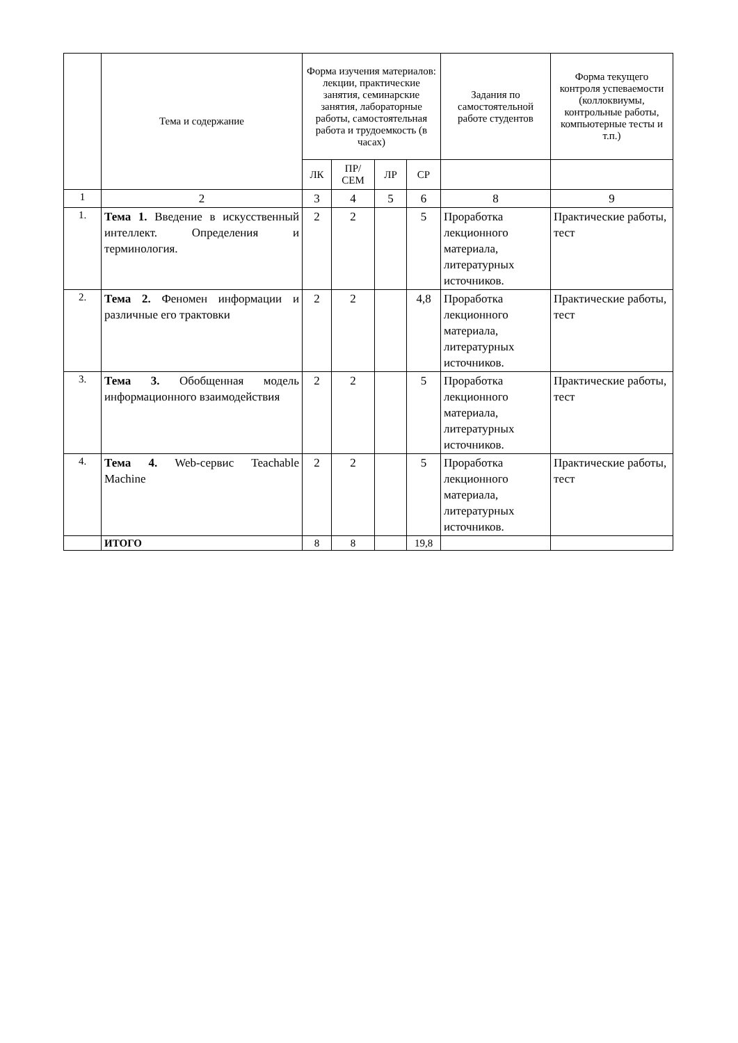| | Тема и содержание | Форма изучения материалов: лекции, практические занятия, семинарские занятия, лабораторные работы, самостоятельная работа и трудоемкость (в часах) | | | | Задания по самостоятельной работе студентов | Форма текущего контроля успеваемости (коллоквиумы, контрольные работы, компьютерные тесты и т.п.) |
| --- | --- | --- | --- | --- | --- | --- | --- |
| | | ЛК | ПР/ СЕМ | ЛР | СР | | |
| 1 | 2 | 3 | 4 | 5 | 6 | 8 | 9 |
| 1. | Тема 1. Введение в искусственный интеллект. Определения и терминология. | 2 | 2 | | 5 | Проработка лекционного материала, литературных источников. | Практические работы, тест |
| 2. | Тема 2. Феномен информации и различные его трактовки | 2 | 2 | | 4,8 | Проработка лекционного материала, литературных источников. | Практические работы, тест |
| 3. | Тема 3. Обобщенная модель информационного взаимодействия | 2 | 2 | | 5 | Проработка лекционного материала, литературных источников. | Практические работы, тест |
| 4. | Тема 4. Web-сервис Teachable Machine | 2 | 2 | | 5 | Проработка лекционного материала, литературных источников. | Практические работы, тест |
| | ИТОГО | 8 | 8 | | 19,8 | | |